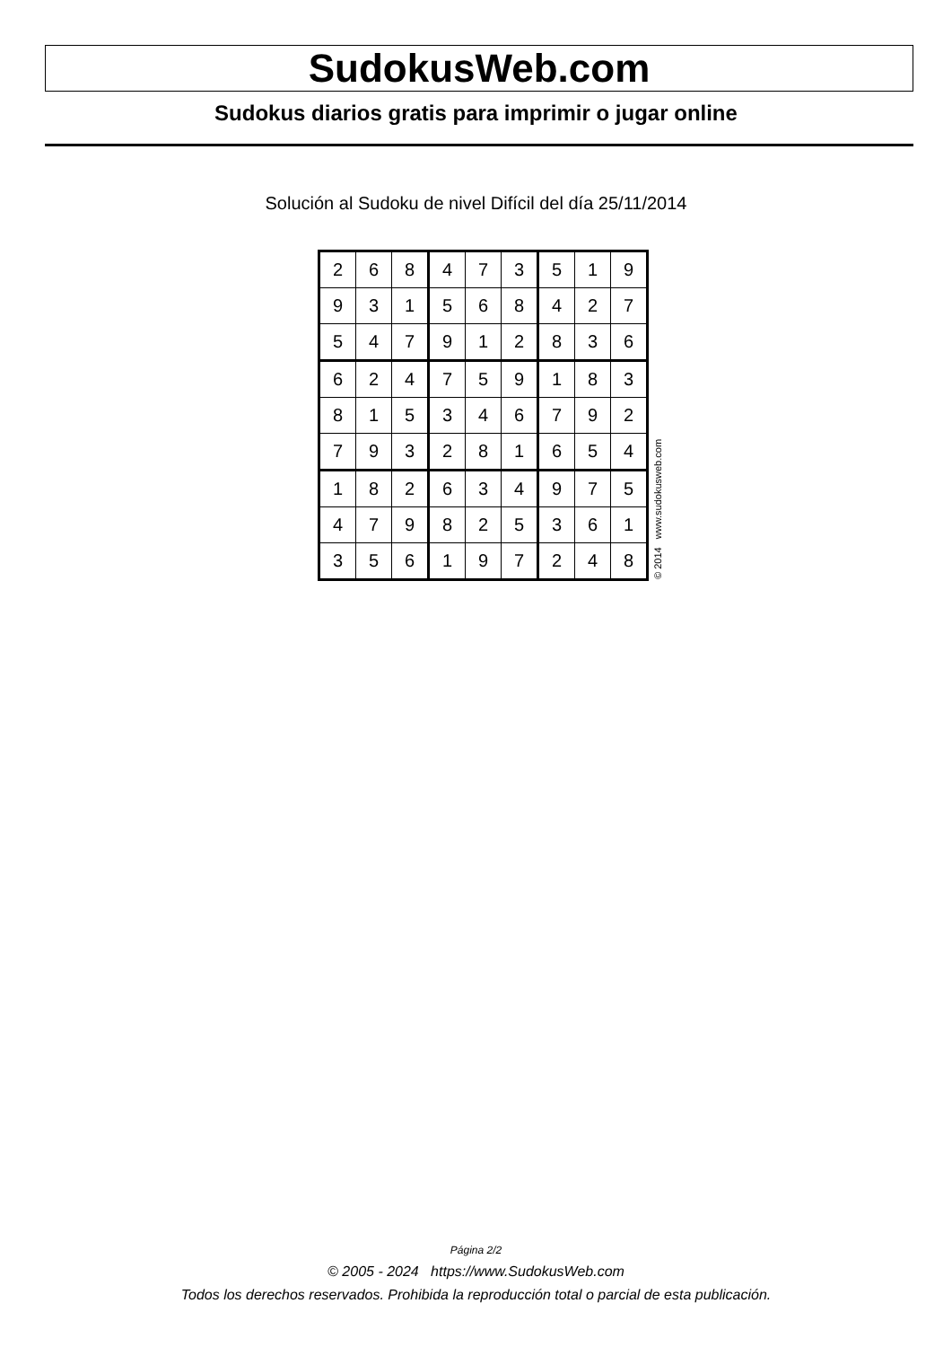SudokusWeb.com
Sudokus diarios gratis para imprimir o jugar online
Solución al Sudoku de nivel Difícil del día 25/11/2014
| 2 | 6 | 8 | 4 | 7 | 3 | 5 | 1 | 9 |
| 9 | 3 | 1 | 5 | 6 | 8 | 4 | 2 | 7 |
| 5 | 4 | 7 | 9 | 1 | 2 | 8 | 3 | 6 |
| 6 | 2 | 4 | 7 | 5 | 9 | 1 | 8 | 3 |
| 8 | 1 | 5 | 3 | 4 | 6 | 7 | 9 | 2 |
| 7 | 9 | 3 | 2 | 8 | 1 | 6 | 5 | 4 |
| 1 | 8 | 2 | 6 | 3 | 4 | 9 | 7 | 5 |
| 4 | 7 | 9 | 8 | 2 | 5 | 3 | 6 | 1 |
| 3 | 5 | 6 | 1 | 9 | 7 | 2 | 4 | 8 |
© 2014 www.sudokusweb.com
Página 2/2
© 2005 - 2024 https://www.SudokusWeb.com
Todos los derechos reservados. Prohibida la reproducción total o parcial de esta publicación.